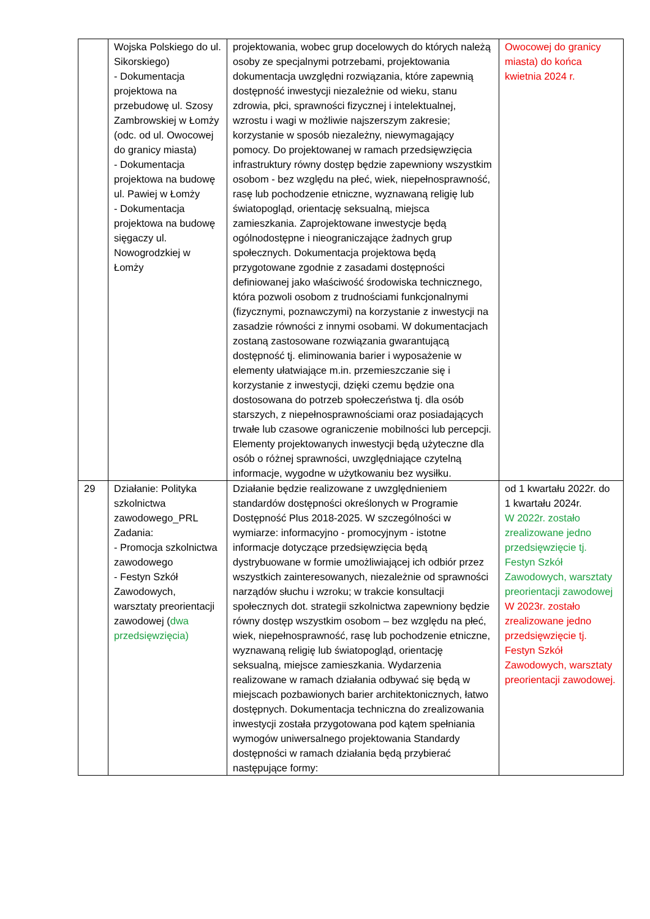| | Wojska Polskiego do ul. Sikorskiego) - Dokumentacja projektowa na przebudowę ul. Szosy Zambrowskiej w Łomży (odc. od ul. Owocowej do granicy miasta) - Dokumentacja projektowa na budowę ul. Pawiej w Łomży - Dokumentacja projektowa na budowę sięgaczy ul. Nowogrodzkiej w Łomży | projektowania, wobec grup docelowych do których należą osoby ze specjalnymi potrzebami, projektowania dokumentacja uwzględni rozwiązania, które zapewnią dostępność inwestycji niezależnie od wieku, stanu zdrowia, płci, sprawności fizycznej i intelektualnej, wzrostu i wagi w możliwie najszerszym zakresie; korzystanie w sposób niezależny, niewymagający pomocy. Do projektowanej w ramach przedsięwzięcia infrastruktury równy dostęp będzie zapewniony wszystkim osobom - bez względu na płeć, wiek, niepełnosprawność, rasę lub pochodzenie etniczne, wyznawaną religię lub światopogląd, orientację seksualną, miejsca zamieszkania. Zaprojektowane inwestycje będą ogólnodostępne i nieograniczające żadnych grup społecznych. Dokumentacja projektowa będą przygotowane zgodnie z zasadami dostępności definiowanej jako właściwość środowiska technicznego, która pozwoli osobom z trudnościami funkcjonalnymi (fizycznymi, poznawczymi) na korzystanie z inwestycji na zasadzie równości z innymi osobami. W dokumentacjach zostaną zastosowane rozwiązania gwarantującą dostępność tj. eliminowania barier i wyposażenie w elementy ułatwiające m.in. przemieszczanie się i korzystanie z inwestycji, dzięki czemu będzie ona dostosowana do potrzeb społeczeństwa tj. dla osób starszych, z niepełnosprawnościami oraz posiadających trwałe lub czasowe ograniczenie mobilności lub percepcji. Elementy projektowanych inwestycji będą użyteczne dla osób o różnej sprawności, uwzględniające czytelną informacje, wygodne w użytkowaniu bez wysiłku. | Owocowej do granicy miasta) do końca kwietnia 2024 r. |
| 29 | Działanie: Polityka szkolnictwa zawodowego_PRL Zadania: - Promocja szkolnictwa zawodowego - Festyn Szkół Zawodowych, warsztaty preorientacji zawodowej ( dwa przedsięwzięcia) | Działanie będzie realizowane z uwzględnieniem standardów dostępności określonych w Programie Dostępność Plus 2018-2025. W szczególności w wymiarze: informacyjno - promocyjnym - istotne informacje dotyczące przedsięwzięcia będą dystrybuowane w formie umożliwiającej ich odbiór przez wszystkich zainteresowanych, niezależnie od sprawności narządów słuchu i wzroku; w trakcie konsultacji społecznych dot. strategii szkolnictwa zapewniony będzie równy dostęp wszystkim osobom – bez względu na płeć, wiek, niepełnosprawność, rasę lub pochodzenie etniczne, wyznawaną religię lub światopogląd, orientację seksualną, miejsce zamieszkania. Wydarzenia realizowane w ramach działania odbywać się będą w miejscach pozbawionych barier architektonicznych, łatwo dostępnych. Dokumentacja techniczna do zrealizowania inwestycji została przygotowana pod kątem spełniania wymogów uniwersalnego projektowania Standardy dostępności w ramach działania będą przybierać następujące formy: | od 1 kwartału 2022r. do 1 kwartału 2024r. W 2022r. zostało zrealizowane jedno przedsięwzięcie tj. Festyn Szkół Zawodowych, warsztaty preorientacji zawodowej W 2023r. zostało zrealizowane jedno przedsięwzięcie tj. Festyn Szkół Zawodowych, warsztaty preorientacji zawodowej. |